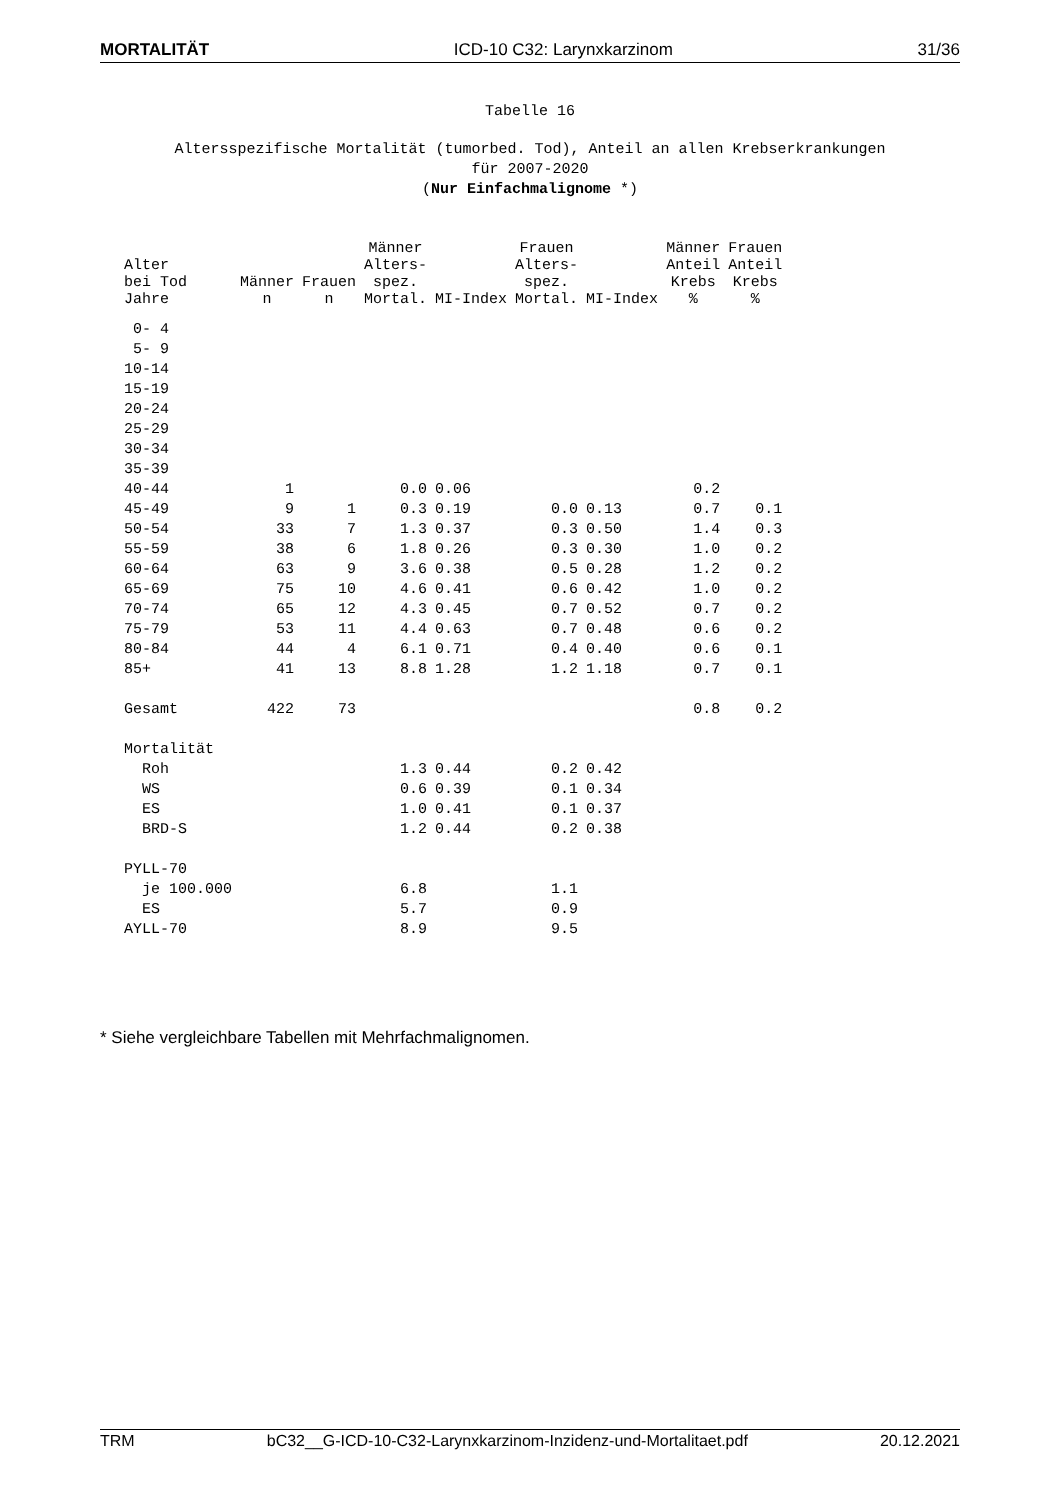MORTALITÄT ICD-10 C32: Larynxkarzinom 31/36
Tabelle 16
Altersspezifische Mortalität (tumorbed. Tod), Anteil an allen Krebserkrankungen
für 2007-2020
(Nur Einfachmalignome *)
| Alter bei Tod Jahre | Männer n | Frauen n | Männer Alters- spez. Mortal. | MI-Index | Frauen Alters- spez. Mortal. | MI-Index | Männer Anteil Krebs % | Frauen Anteil Krebs % |
| --- | --- | --- | --- | --- | --- | --- | --- | --- |
| 0- 4 | | | | | | | | |
| 5- 9 | | | | | | | | |
| 10-14 | | | | | | | | |
| 15-19 | | | | | | | | |
| 20-24 | | | | | | | | |
| 25-29 | | | | | | | | |
| 30-34 | | | | | | | | |
| 35-39 | | | | | | | | |
| 40-44 | 1 | | 0.0 | 0.06 | | | 0.2 | |
| 45-49 | 9 | 1 | 0.3 | 0.19 | 0.0 | 0.13 | 0.7 | 0.1 |
| 50-54 | 33 | 7 | 1.3 | 0.37 | 0.3 | 0.50 | 1.4 | 0.3 |
| 55-59 | 38 | 6 | 1.8 | 0.26 | 0.3 | 0.30 | 1.0 | 0.2 |
| 60-64 | 63 | 9 | 3.6 | 0.38 | 0.5 | 0.28 | 1.2 | 0.2 |
| 65-69 | 75 | 10 | 4.6 | 0.41 | 0.6 | 0.42 | 1.0 | 0.2 |
| 70-74 | 65 | 12 | 4.3 | 0.45 | 0.7 | 0.52 | 0.7 | 0.2 |
| 75-79 | 53 | 11 | 4.4 | 0.63 | 0.7 | 0.48 | 0.6 | 0.2 |
| 80-84 | 44 | 4 | 6.1 | 0.71 | 0.4 | 0.40 | 0.6 | 0.1 |
| 85+ | 41 | 13 | 8.8 | 1.28 | 1.2 | 1.18 | 0.7 | 0.1 |
| Gesamt | 422 | 73 | | | | | 0.8 | 0.2 |
| Mortalität | | | | | | | | |
| Roh | | | 1.3 | 0.44 | 0.2 | 0.42 | | |
| WS | | | 0.6 | 0.39 | 0.1 | 0.34 | | |
| ES | | | 1.0 | 0.41 | 0.1 | 0.37 | | |
| BRD-S | | | 1.2 | 0.44 | 0.2 | 0.38 | | |
| PYLL-70 | | | | | | | | |
| je 100.000 | | | 6.8 | | 1.1 | | | |
| ES | | | 5.7 | | 0.9 | | | |
| AYLL-70 | | | 8.9 | | 9.5 | | | |
* Siehe vergleichbare Tabellen mit Mehrfachmalignomen.
TRM bC32__G-ICD-10-C32-Larynxkarzinom-Inzidenz-und-Mortalitaet.pdf 20.12.2021